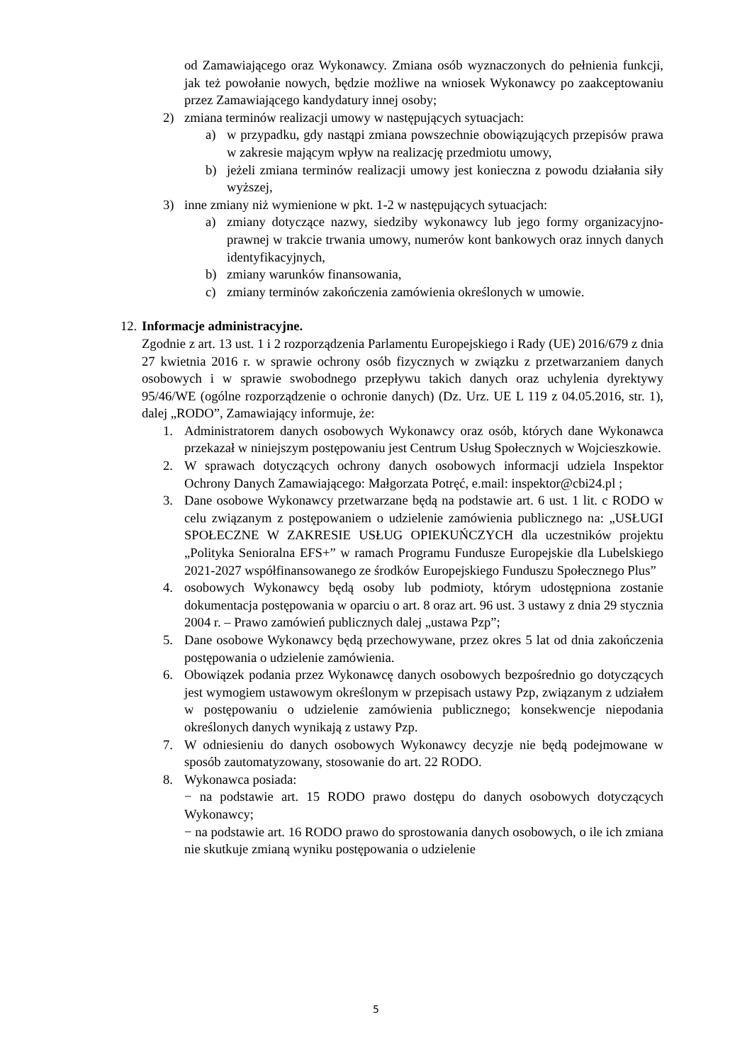od Zamawiającego oraz Wykonawcy. Zmiana osób wyznaczonych do pełnienia funkcji, jak też powołanie nowych, będzie możliwe na wniosek Wykonawcy po zaakceptowaniu przez Zamawiającego kandydatury innej osoby;
2) zmiana terminów realizacji umowy w następujących sytuacjach:
a) w przypadku, gdy nastąpi zmiana powszechnie obowiązujących przepisów prawa w zakresie mającym wpływ na realizację przedmiotu umowy,
b) jeżeli zmiana terminów realizacji umowy jest konieczna z powodu działania siły wyższej,
3) inne zmiany niż wymienione w pkt. 1-2 w następujących sytuacjach:
a) zmiany dotyczące nazwy, siedziby wykonawcy lub jego formy organizacyjno-prawnej w trakcie trwania umowy, numerów kont bankowych oraz innych danych identyfikacyjnych,
b) zmiany warunków finansowania,
c) zmiany terminów zakończenia zamówienia określonych w umowie.
12. Informacje administracyjne.
Zgodnie z art. 13 ust. 1 i 2 rozporządzenia Parlamentu Europejskiego i Rady (UE) 2016/679 z dnia 27 kwietnia 2016 r. w sprawie ochrony osób fizycznych w związku z przetwarzaniem danych osobowych i w sprawie swobodnego przepływu takich danych oraz uchylenia dyrektywy 95/46/WE (ogólne rozporządzenie o ochronie danych) (Dz. Urz. UE L 119 z 04.05.2016, str. 1), dalej „RODO”, Zamawiający informuje, że:
1. Administratorem danych osobowych Wykonawcy oraz osób, których dane Wykonawca przekazał w niniejszym postępowaniu jest Centrum Usług Społecznych w Wojcieszkowie.
2. W sprawach dotyczących ochrony danych osobowych informacji udziela Inspektor Ochrony Danych Zamawiającego: Małgorzata Potręć, e.mail: inspektor@cbi24.pl ;
3. Dane osobowe Wykonawcy przetwarzane będą na podstawie art. 6 ust. 1 lit. c RODO w celu związanym z postępowaniem o udzielenie zamówienia publicznego na: „USŁUGI SPOŁECZNE W ZAKRESIE USŁUG OPIEKUŃCZYCH dla uczestników projektu „Polityka Senioralna EFS+” w ramach Programu Fundusze Europejskie dla Lubelskiego 2021-2027 współfinansowanego ze środków Europejskiego Funduszu Społecznego Plus”
4. osobowych Wykonawcy będą osoby lub podmioty, którym udostępniona zostanie dokumentacja postępowania w oparciu o art. 8 oraz art. 96 ust. 3 ustawy z dnia 29 stycznia 2004 r. – Prawo zamówień publicznych dalej „ustawa Pzp”;
5. Dane osobowe Wykonawcy będą przechowywane, przez okres 5 lat od dnia zakończenia postępowania o udzielenie zamówienia.
6. Obowiązek podania przez Wykonawcę danych osobowych bezpośrednio go dotyczących jest wymogiem ustawowym określonym w przepisach ustawy Pzp, związanym z udziałem w postępowaniu o udzielenie zamówienia publicznego; konsekwencje niepodania określonych danych wynikają z ustawy Pzp.
7. W odniesieniu do danych osobowych Wykonawcy decyzje nie będą podejmowane w sposób zautomatyzowany, stosowanie do art. 22 RODO.
8. Wykonawca posiada:
− na podstawie art. 15 RODO prawo dostępu do danych osobowych dotyczących Wykonawcy;
− na podstawie art. 16 RODO prawo do sprostowania danych osobowych, o ile ich zmiana nie skutkuje zmianą wyniku postępowania o udzielenie
5